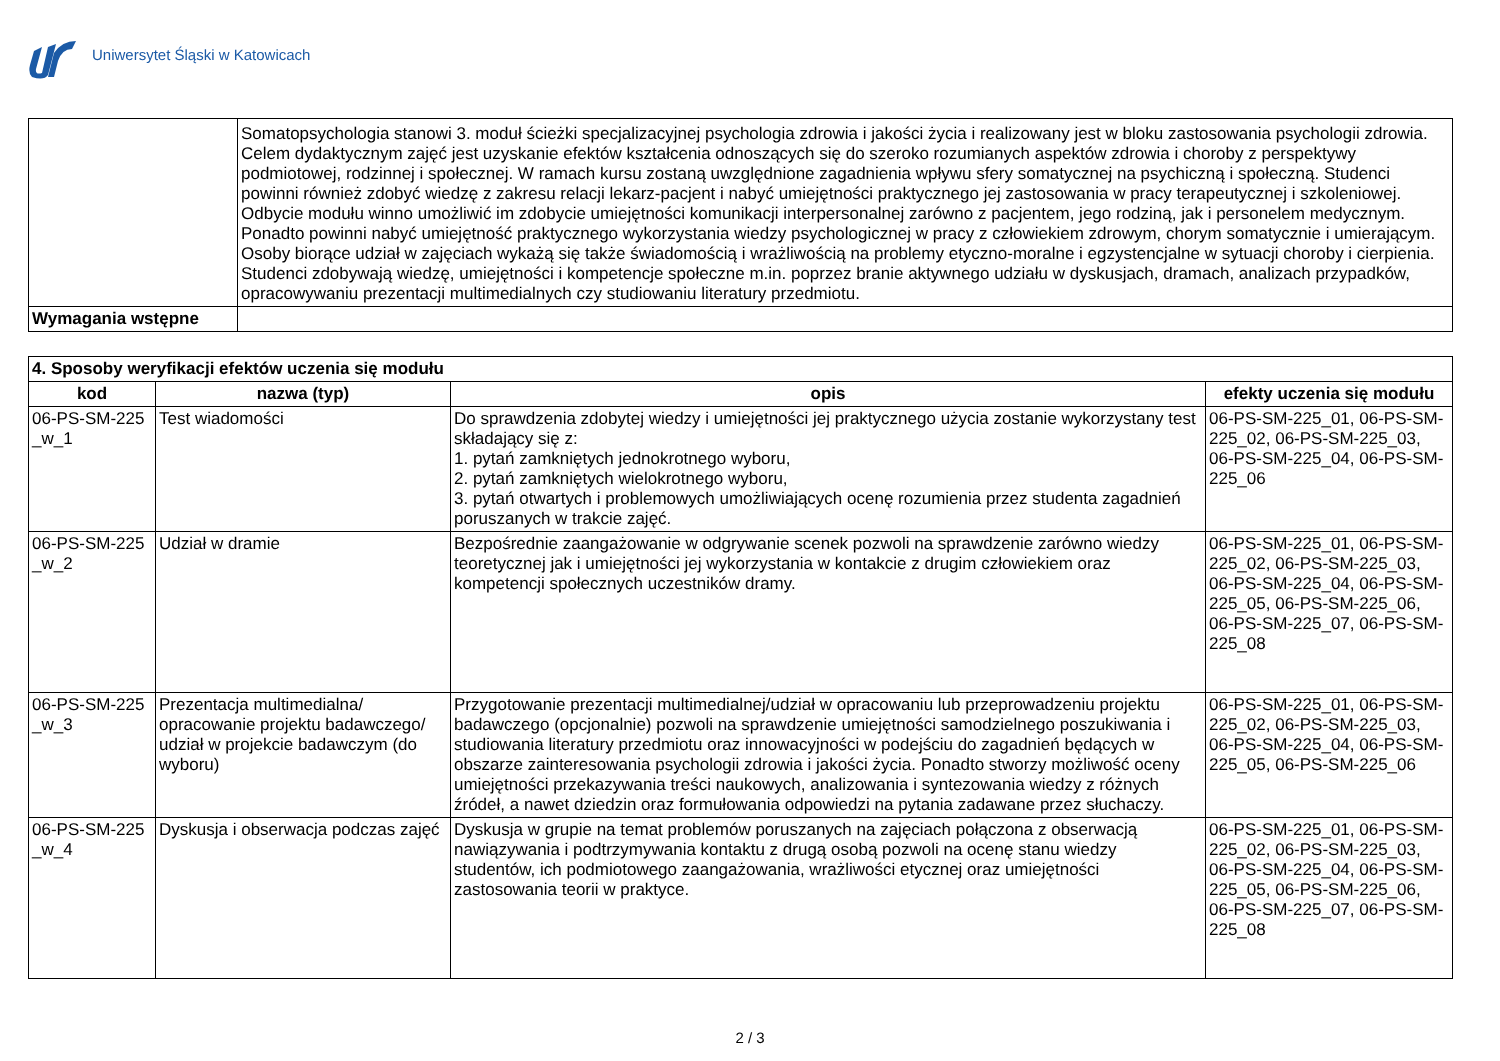Uniwersytet Śląski w Katowicach
| | Somatopsychologia stanowi 3. moduł ścieżki specjalizacyjnej psychologia zdrowia i jakości życia i realizowany jest w bloku zastosowania psychologii zdrowia. Celem dydaktycznym zajęć jest uzyskanie efektów kształcenia odnoszących się do szeroko rozumianych aspektów zdrowia i choroby z perspektywy podmiotowej, rodzinnej i społecznej. W ramach kursu zostaną uwzględnione zagadnienia wpływu sfery somatycznej na psychiczną i społeczną. Studenci powinni również zdobyć wiedzę z zakresu relacji lekarz-pacjent i nabyć umiejętności praktycznego jej zastosowania w pracy terapeutycznej i szkoleniowej. Odbycie modułu winno umożliwić im zdobycie umiejętności komunikacji interpersonalnej zarówno z pacjentem, jego rodziną, jak i personelem medycznym. Ponadto powinni nabyć umiejętność praktycznego wykorzystania wiedzy psychologicznej w pracy z człowiekiem zdrowym, chorym somatycznie i umierającym. Osoby biorące udział w zajęciach wykażą się także świadomością i wrażliwością na problemy etyczno-moralne i egzystencjalne w sytuacji choroby i cierpienia. Studenci zdobywają wiedzę, umiejętności i kompetencje społeczne m.in. poprzez branie aktywnego udziału w dyskusjach, dramach, analizach przypadków, opracowywaniu prezentacji multimedialnych czy studiowaniu literatury przedmiotu. |
| Wymagania wstępne | |
| 4. Sposoby weryfikacji efektów uczenia się modułu | | | |
| kod | nazwa (typ) | opis | efekty uczenia się modułu |
| 06-PS-SM-225 _w_1 | Test wiadomości | Do sprawdzenia zdobytej wiedzy i umiejętności jej praktycznego użycia zostanie wykorzystany test składający się z: 1. pytań zamkniętych jednokrotnego wyboru, 2. pytań zamkniętych wielokrotnego wyboru, 3. pytań otwartych i problemowych umożliwiających ocenę rozumienia przez studenta zagadnień poruszanych w trakcie zajęć. | 06-PS-SM-225_01, 06-PS-SM-225_02, 06-PS-SM-225_03, 06-PS-SM-225_04, 06-PS-SM-225_06 |
| 06-PS-SM-225 _w_2 | Udział w dramie | Bezpośrednie zaangażowanie w odgrywanie scenek pozwoli na sprawdzenie zarówno wiedzy teoretycznej jak i umiejętności jej wykorzystania w kontakcie z drugim człowiekiem oraz kompetencji społecznych uczestników dramy. | 06-PS-SM-225_01, 06-PS-SM-225_02, 06-PS-SM-225_03, 06-PS-SM-225_04, 06-PS-SM-225_05, 06-PS-SM-225_06, 06-PS-SM-225_07, 06-PS-SM-225_08 |
| 06-PS-SM-225 _w_3 | Prezentacja multimedialna/ opracowanie projektu badawczego/ udział w projekcie badawczym (do wyboru) | Przygotowanie prezentacji multimedialnej/udział w opracowaniu lub przeprowadzeniu projektu badawczego (opcjonalnie) pozwoli na sprawdzenie umiejętności samodzielnego poszukiwania i studiowania literatury przedmiotu oraz innowacyjności w podejściu do zagadnień będących w obszarze zainteresowania psychologii zdrowia i jakości życia. Ponadto stworzy możliwość oceny umiejętności przekazywania treści naukowych, analizowania i syntezowania wiedzy z różnych źródeł, a nawet dziedzin oraz formułowania odpowiedzi na pytania zadawane przez słuchaczy. | 06-PS-SM-225_01, 06-PS-SM-225_02, 06-PS-SM-225_03, 06-PS-SM-225_04, 06-PS-SM-225_05, 06-PS-SM-225_06 |
| 06-PS-SM-225 _w_4 | Dyskusja i obserwacja podczas zajęć | Dyskusja w grupie na temat problemów poruszanych na zajęciach połączona z obserwacją nawiązywania i podtrzymywania kontaktu z drugą osobą pozwoli na ocenę stanu wiedzy studentów, ich podmiotowego zaangażowania, wrażliwości etycznej oraz umiejętności zastosowania teorii w praktyce. | 06-PS-SM-225_01, 06-PS-SM-225_02, 06-PS-SM-225_03, 06-PS-SM-225_04, 06-PS-SM-225_05, 06-PS-SM-225_06, 06-PS-SM-225_07, 06-PS-SM-225_08 |
2 / 3